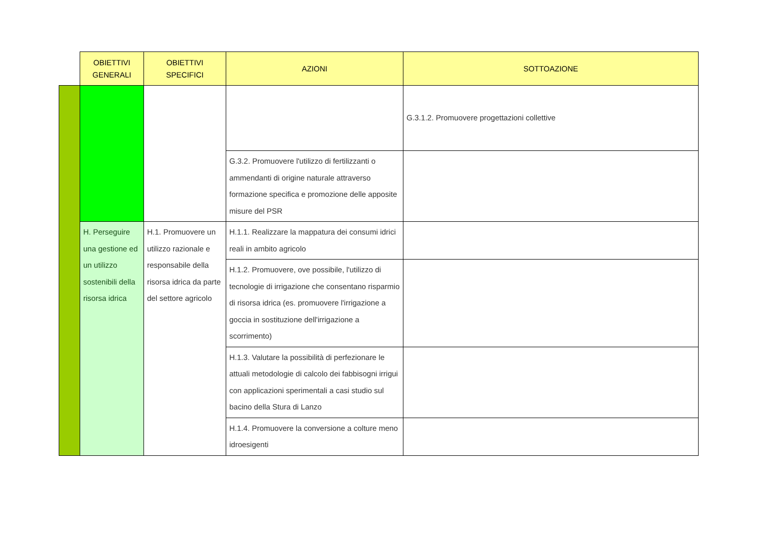| | OBIETTIVI GENERALI | OBIETTIVI SPECIFICI | AZIONI | SOTTOAZIONE |
| --- | --- | --- | --- | --- |
| | | | | G.3.1.2. Promuovere progettazioni collettive |
| | | | G.3.2. Promuovere l'utilizzo di fertilizzanti o ammendanti di origine naturale attraverso formazione specifica e promozione delle apposite misure del PSR | |
| | H. Perseguire una gestione ed un utilizzo sostenibili della risorsa idrica | H.1. Promuovere un utilizzo razionale e responsabile della risorsa idrica da parte del settore agricolo | H.1.1. Realizzare la mappatura dei consumi idrici reali in ambito agricolo | |
| | | | H.1.2. Promuovere, ove possibile, l'utilizzo di tecnologie di irrigazione che consentano risparmio di risorsa idrica (es. promuovere l'irrigazione a goccia in sostituzione dell'irrigazione a scorrimento) | |
| | | | H.1.3. Valutare la possibilità di perfezionare le attuali metodologie di calcolo dei fabbisogni irrigui con applicazioni sperimentali a casi studio sul bacino della Stura di Lanzo | |
| | | | H.1.4. Promuovere la conversione a colture meno idroesigenti | |